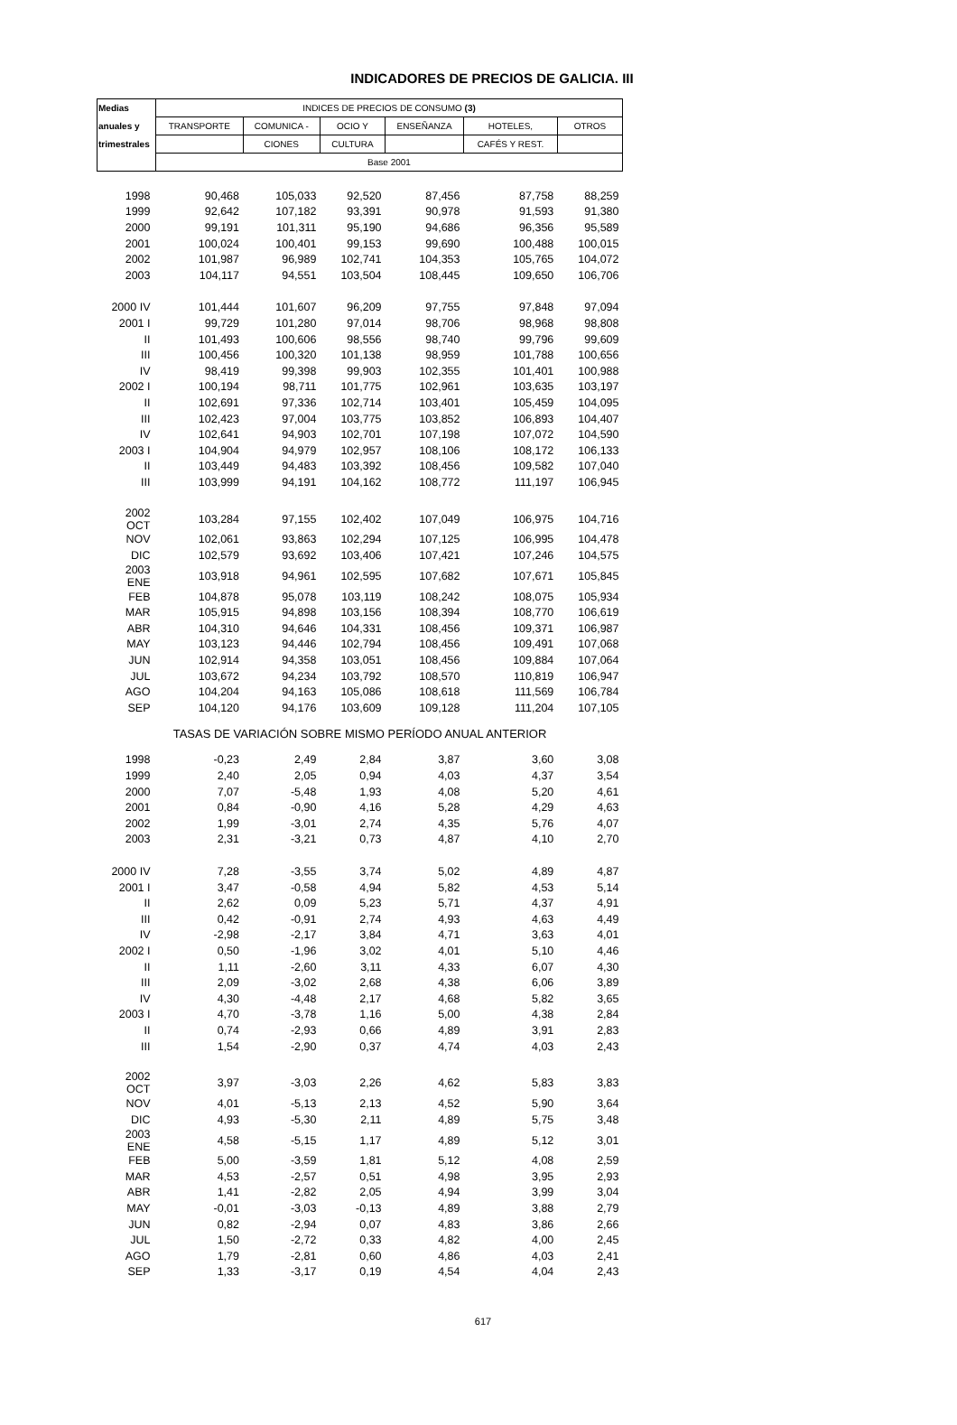INDICADORES DE PRECIOS DE GALICIA. III
| Medias | INDICES DE PRECIOS DE CONSUMO (3) | | | | | |
| --- | --- | --- | --- | --- | --- | --- |
| anuales y | TRANSPORTE | COMUNICA - | OCIO Y | ENSEÑANZA | HOTELES, | OTROS |
| trimestrales | | CIONES | CULTURA | | CAFÉS Y REST. | |
| | Base 2001 | | | | | |
| 1998 | 90,468 | 105,033 | 92,520 | 87,456 | 87,758 | 88,259 |
| 1999 | 92,642 | 107,182 | 93,391 | 90,978 | 91,593 | 91,380 |
| 2000 | 99,191 | 101,311 | 95,190 | 94,686 | 96,356 | 95,589 |
| 2001 | 100,024 | 100,401 | 99,153 | 99,690 | 100,488 | 100,015 |
| 2002 | 101,987 | 96,989 | 102,741 | 104,353 | 105,765 | 104,072 |
| 2003 | 104,117 | 94,551 | 103,504 | 108,445 | 109,650 | 106,706 |
| 2000 IV | 101,444 | 101,607 | 96,209 | 97,755 | 97,848 | 97,094 |
| 2001 I | 99,729 | 101,280 | 97,014 | 98,706 | 98,968 | 98,808 |
| II | 101,493 | 100,606 | 98,556 | 98,740 | 99,796 | 99,609 |
| III | 100,456 | 100,320 | 101,138 | 98,959 | 101,788 | 100,656 |
| IV | 98,419 | 99,398 | 99,903 | 102,355 | 101,401 | 100,988 |
| 2002 I | 100,194 | 98,711 | 101,775 | 102,961 | 103,635 | 103,197 |
| II | 102,691 | 97,336 | 102,714 | 103,401 | 105,459 | 104,095 |
| III | 102,423 | 97,004 | 103,775 | 103,852 | 106,893 | 104,407 |
| IV | 102,641 | 94,903 | 102,701 | 107,198 | 107,072 | 104,590 |
| 2003 I | 104,904 | 94,979 | 102,957 | 108,106 | 108,172 | 106,133 |
| II | 103,449 | 94,483 | 103,392 | 108,456 | 109,582 | 107,040 |
| III | 103,999 | 94,191 | 104,162 | 108,772 | 111,197 | 106,945 |
| 2002 OCT | 103,284 | 97,155 | 102,402 | 107,049 | 106,975 | 104,716 |
| NOV | 102,061 | 93,863 | 102,294 | 107,125 | 106,995 | 104,478 |
| DIC | 102,579 | 93,692 | 103,406 | 107,421 | 107,246 | 104,575 |
| 2003 ENE | 103,918 | 94,961 | 102,595 | 107,682 | 107,671 | 105,845 |
| FEB | 104,878 | 95,078 | 103,119 | 108,242 | 108,075 | 105,934 |
| MAR | 105,915 | 94,898 | 103,156 | 108,394 | 108,770 | 106,619 |
| ABR | 104,310 | 94,646 | 104,331 | 108,456 | 109,371 | 106,987 |
| MAY | 103,123 | 94,446 | 102,794 | 108,456 | 109,491 | 107,068 |
| JUN | 102,914 | 94,358 | 103,051 | 108,456 | 109,884 | 107,064 |
| JUL | 103,672 | 94,234 | 103,792 | 108,570 | 110,819 | 106,947 |
| AGO | 104,204 | 94,163 | 105,086 | 108,618 | 111,569 | 106,784 |
| SEP | 104,120 | 94,176 | 103,609 | 109,128 | 111,204 | 107,105 |
| TASAS DE VARIACIÓN SOBRE MISMO PERÍODO ANUAL ANTERIOR | | | | | | |
| 1998 | -0,23 | 2,49 | 2,84 | 3,87 | 3,60 | 3,08 |
| 1999 | 2,40 | 2,05 | 0,94 | 4,03 | 4,37 | 3,54 |
| 2000 | 7,07 | -5,48 | 1,93 | 4,08 | 5,20 | 4,61 |
| 2001 | 0,84 | -0,90 | 4,16 | 5,28 | 4,29 | 4,63 |
| 2002 | 1,99 | -3,01 | 2,74 | 4,35 | 5,76 | 4,07 |
| 2003 | 2,31 | -3,21 | 0,73 | 4,87 | 4,10 | 2,70 |
| 2000 IV | 7,28 | -3,55 | 3,74 | 5,02 | 4,89 | 4,87 |
| 2001 I | 3,47 | -0,58 | 4,94 | 5,82 | 4,53 | 5,14 |
| II | 2,62 | 0,09 | 5,23 | 5,71 | 4,37 | 4,91 |
| III | 0,42 | -0,91 | 2,74 | 4,93 | 4,63 | 4,49 |
| IV | -2,98 | -2,17 | 3,84 | 4,71 | 3,63 | 4,01 |
| 2002 I | 0,50 | -1,96 | 3,02 | 4,01 | 5,10 | 4,46 |
| II | 1,11 | -2,60 | 3,11 | 4,33 | 6,07 | 4,30 |
| III | 2,09 | -3,02 | 2,68 | 4,38 | 6,06 | 3,89 |
| IV | 4,30 | -4,48 | 2,17 | 4,68 | 5,82 | 3,65 |
| 2003 I | 4,70 | -3,78 | 1,16 | 5,00 | 4,38 | 2,84 |
| II | 0,74 | -2,93 | 0,66 | 4,89 | 3,91 | 2,83 |
| III | 1,54 | -2,90 | 0,37 | 4,74 | 4,03 | 2,43 |
| 2002 OCT | 3,97 | -3,03 | 2,26 | 4,62 | 5,83 | 3,83 |
| NOV | 4,01 | -5,13 | 2,13 | 4,52 | 5,90 | 3,64 |
| DIC | 4,93 | -5,30 | 2,11 | 4,89 | 5,75 | 3,48 |
| 2003 ENE | 4,58 | -5,15 | 1,17 | 4,89 | 5,12 | 3,01 |
| FEB | 5,00 | -3,59 | 1,81 | 5,12 | 4,08 | 2,59 |
| MAR | 4,53 | -2,57 | 0,51 | 4,98 | 3,95 | 2,93 |
| ABR | 1,41 | -2,82 | 2,05 | 4,94 | 3,99 | 3,04 |
| MAY | -0,01 | -3,03 | -0,13 | 4,89 | 3,88 | 2,79 |
| JUN | 0,82 | -2,94 | 0,07 | 4,83 | 3,86 | 2,66 |
| JUL | 1,50 | -2,72 | 0,33 | 4,82 | 4,00 | 2,45 |
| AGO | 1,79 | -2,81 | 0,60 | 4,86 | 4,03 | 2,41 |
| SEP | 1,33 | -3,17 | 0,19 | 4,54 | 4,04 | 2,43 |
617